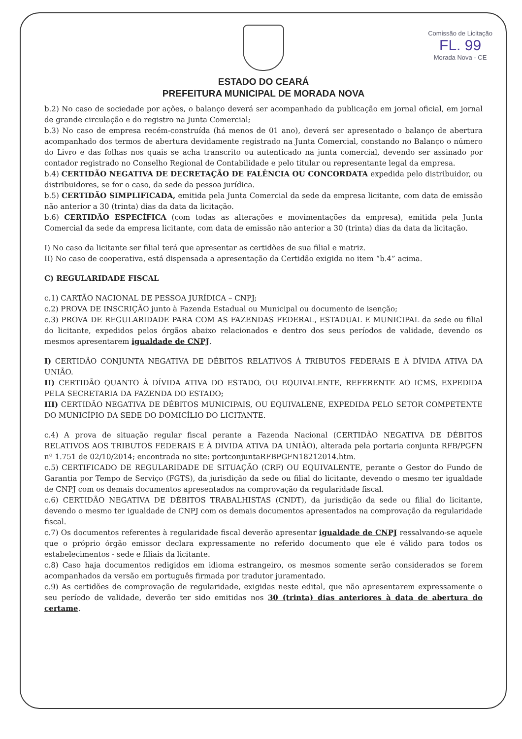Comissão de Licitação
FL. 99
Morada Nova - CE
ESTADO DO CEARÁ
PREFEITURA MUNICIPAL DE MORADA NOVA
b.2) No caso de sociedade por ações, o balanço deverá ser acompanhado da publicação em jornal oficial, em jornal de grande circulação e do registro na Junta Comercial;
b.3) No caso de empresa recém-construída (há menos de 01 ano), deverá ser apresentado o balanço de abertura acompanhado dos termos de abertura devidamente registrado na Junta Comercial, constando no Balanço o número do Livro e das folhas nos quais se acha transcrito ou autenticado na junta comercial, devendo ser assinado por contador registrado no Conselho Regional de Contabilidade e pelo titular ou representante legal da empresa.
b.4) CERTIDÃO NEGATIVA DE DECRETAÇÃO DE FALÊNCIA OU CONCORDATA expedida pelo distribuidor, ou distribuidores, se for o caso, da sede da pessoa jurídica.
b.5) CERTIDÃO SIMPLIFICADA, emitida pela Junta Comercial da sede da empresa licitante, com data de emissão não anterior a 30 (trinta) dias da data da licitação.
b.6) CERTIDÃO ESPECÍFICA (com todas as alterações e movimentações da empresa), emitida pela Junta Comercial da sede da empresa licitante, com data de emissão não anterior a 30 (trinta) dias da data da licitação.
I) No caso da licitante ser filial terá que apresentar as certidões de sua filial e matriz.
II) No caso de cooperativa, está dispensada a apresentação da Certidão exigida no item “b.4” acima.
C) REGULARIDADE FISCAL
c.1) CARTÃO NACIONAL DE PESSOA JURÍDICA – CNPJ;
c.2) PROVA DE INSCRIÇÃO junto à Fazenda Estadual ou Municipal ou documento de isenção;
c.3) PROVA DE REGULARIDADE PARA COM AS FAZENDAS FEDERAL, ESTADUAL E MUNICIPAL da sede ou filial do licitante, expedidos pelos órgãos abaixo relacionados e dentro dos seus períodos de validade, devendo os mesmos apresentarem igualdade de CNPJ.
I) CERTIDÃO CONJUNTA NEGATIVA DE DÉBITOS RELATIVOS À TRIBUTOS FEDERAIS E À DÍVIDA ATIVA DA UNIÃO.
II) CERTIDÃO QUANTO À DÍVIDA ATIVA DO ESTADO, OU EQUIVALENTE, REFERENTE AO ICMS, EXPEDIDA PELA SECRETARIA DA FAZENDA DO ESTADO;
III) CERTIDÃO NEGATIVA DE DÉBITOS MUNICIPAIS, OU EQUIVALENE, EXPEDIDA PELO SETOR COMPETENTE DO MUNICÍPIO DA SEDE DO DOMICÍLIO DO LICITANTE.
c.4) A prova de situação regular fiscal perante a Fazenda Nacional (CERTIDÃO NEGATIVA DE DÉBITOS RELATIVOS AOS TRIBUTOS FEDERAIS E À DIVIDA ATIVA DA UNIÃO), alterada pela portaria conjunta RFB/PGFN nº 1.751 de 02/10/2014; encontrada no site: portconjuntaRFBPGFN18212014.htm.
c.5) CERTIFICADO DE REGULARIDADE DE SITUAÇÃO (CRF) OU EQUIVALENTE, perante o Gestor do Fundo de Garantia por Tempo de Serviço (FGTS), da jurisdição da sede ou filial do licitante, devendo o mesmo ter igualdade de CNPJ com os demais documentos apresentados na comprovação da regularidade fiscal.
c.6) CERTIDÃO NEGATIVA DE DÉBITOS TRABALHISTAS (CNDT), da jurisdição da sede ou filial do licitante, devendo o mesmo ter igualdade de CNPJ com os demais documentos apresentados na comprovação da regularidade fiscal.
c.7) Os documentos referentes à regularidade fiscal deverão apresentar igualdade de CNPJ ressalvando-se aquele que o próprio órgão emissor declara expressamente no referido documento que ele é válido para todos os estabelecimentos - sede e filiais da licitante.
c.8) Caso haja documentos redigidos em idioma estrangeiro, os mesmos somente serão considerados se forem acompanhados da versão em português firmada por tradutor juramentado.
c.9) As certidões de comprovação de regularidade, exigidas neste edital, que não apresentarem expressamente o seu período de validade, deverão ter sido emitidas nos 30 (trinta) dias anteriores à data de abertura do certame.